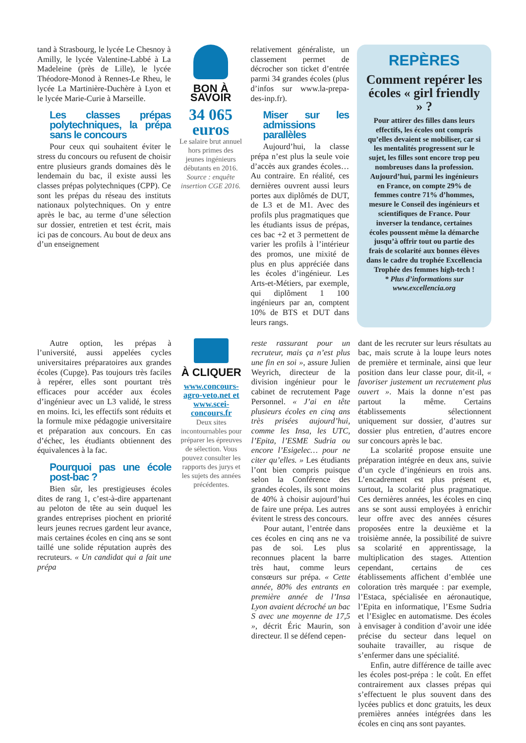tand à Strasbourg, le lycée Le Chesnoy à Amilly, le lycée Valentine-Labbé à La Madeleine (près de Lille), le lycée Théodore-Monod à Rennes-Le Rheu, le lycée La Martinière-Duchère à Lyon et le lycée Marie-Curie à Marseille.
Les classes prépas polytechniques, la prépa sans le concours
Pour ceux qui souhaitent éviter le stress du concours ou refusent de choisir entre plusieurs grands domaines dès le lendemain du bac, il existe aussi les classes prépas polytechniques (CPP). Ce sont les prépas du réseau des instituts nationaux polytechniques. On y entre après le bac, au terme d’une sélection sur dossier, entretien et test écrit, mais ici pas de concours. Au bout de deux ans d’un enseignement
BON À SAVOIR
34 065
euros
Le salaire brut annuel hors primes des jeunes ingénieurs débutants en 2016.
Source : enquête insertion CGE 2016.
relativement généraliste, un classement permet de décrocher son ticket d’entrée parmi 34 grandes écoles (plus d’infos sur www.la-prepa-des-inp.fr).
Miser sur les admissions parallèles
Aujourd’hui, la classe prépa n’est plus la seule voie d’accès aux grandes écoles… Au contraire. En réalité, ces dernières ouvrent aussi leurs portes aux diplômés de DUT, de L3 et de M1. Avec des profils plus pragmatiques que les étudiants issus de prépas, ces bac +2 et 3 permettent de varier les profils à l’intérieur des promos, une mixité de plus en plus appréciée dans les écoles d’ingénieur. Les Arts-et-Métiers, par exemple, qui diplôment 1 100 ingénieurs par an, comptent 10% de BTS et DUT dans leurs rangs.
REPÈRES
Comment repérer les écoles « girl friendly » ?
Pour attirer des filles dans leurs effectifs, les écoles ont compris qu’elles devaient se mobiliser, car si les mentalités progressent sur le sujet, les filles sont encore trop peu nombreuses dans la profession. Aujourd’hui, parmi les ingénieurs en France, on compte 29% de femmes contre 71% d’hommes, mesure le Conseil des ingénieurs et scientifiques de France. Pour inverser la tendance, certaines écoles poussent même la démarche jusqu’à offrir tout ou partie des frais de scolarité aux bonnes élèves dans le cadre du trophée Excellencia Trophée des femmes high-tech !
* Plus d’informations sur www.excellencia.org
Autre option, les prépas à l’université, aussi appelées cycles universitaires préparatoires aux grandes écoles (Cupge). Pas toujours très faciles à repérer, elles sont pourtant très efficaces pour accéder aux écoles d’ingénieur avec un L3 validé, le stress en moins. Ici, les effectifs sont réduits et la formule mixe pédagogie universitaire et préparation aux concours. En cas d’échec, les étudiants obtiennent des équivalences à la fac.
Pourquoi pas une école post-bac ?
Bien sûr, les prestigieuses écoles dites de rang 1, c’est-à-dire appartenant au peloton de tête au sein duquel les grandes entreprises piochent en priorité leurs jeunes recrues gardent leur avance, mais certaines écoles en cinq ans se sont taillé une solide réputation auprès des recruteurs. « Un candidat qui a fait une prépa
À CLIQUER
www.concours-agro-veto.net et www.scei-concours.fr
Deux sites incontournables pour préparer les épreuves de sélection. Vous pouvez consulter les rapports des jurys et les sujets des années précédentes.
reste rassurant pour un recruteur, mais ça n’est plus une fin en soi », assure Julien Weyrich, directeur de la division ingénieur pour le cabinet de recrutement Page Personnel. « J’ai en tête plusieurs écoles en cinq ans très prisées aujourd’hui, comme les Insa, les UTC, l’Epita, l’ESME Sudria ou encore l’Esigelec… pour ne citer qu’elles. » Les étudiants l’ont bien compris puisque selon la Conférence des grandes écoles, ils sont moins de 40% à choisir aujourd’hui de faire une prépa. Les autres évitent le stress des concours.
Pour autant, l’entrée dans ces écoles en cinq ans ne va pas de soi. Les plus reconnues placent la barre très haut, comme leurs consœurs sur prépa. « Cette année, 80% des entrants en première année de l’Insa Lyon avaient décroché un bac S avec une moyenne de 17,5 », décrit Éric Maurin, son directeur. Il se défend cepen-
dant de les recruter sur leurs résultats au bac, mais scrute à la loupe leurs notes de première et terminale, ainsi que leur position dans leur classe pour, dit-il, « favoriser justement un recrutement plus ouvert ». Mais la donne n’est pas partout la même. Certains établissements sélectionnent uniquement sur dossier, d’autres sur dossier plus entretien, d’autres encore sur concours après le bac.
La scolarité propose ensuite une préparation intégrée en deux ans, suivie d’un cycle d’ingénieurs en trois ans. L’encadrement est plus présent et, surtout, la scolarité plus pragmatique. Ces dernières années, les écoles en cinq ans se sont aussi employées à enrichir leur offre avec des années césures proposées entre la deuxième et la troisième année, la possibilité de suivre sa scolarité en apprentissage, la multiplication des stages. Attention cependant, certains de ces établissements affichent d’emblée une coloration très marquée : par exemple, l’Estaca, spécialisée en aéronautique, l’Epita en informatique, l’Esme Sudria et l’Esiglec en automatisme. Des écoles à envisager à condition d’avoir une idée précise du secteur dans lequel on souhaite travailler, au risque de s’enfermer dans une spécialité.
Enfin, autre différence de taille avec les écoles post-prépa : le coût. En effet contrairement aux classes prépas qui s’effectuent le plus souvent dans des lycées publics et donc gratuits, les deux premières années intégrées dans les écoles en cinq ans sont payantes.